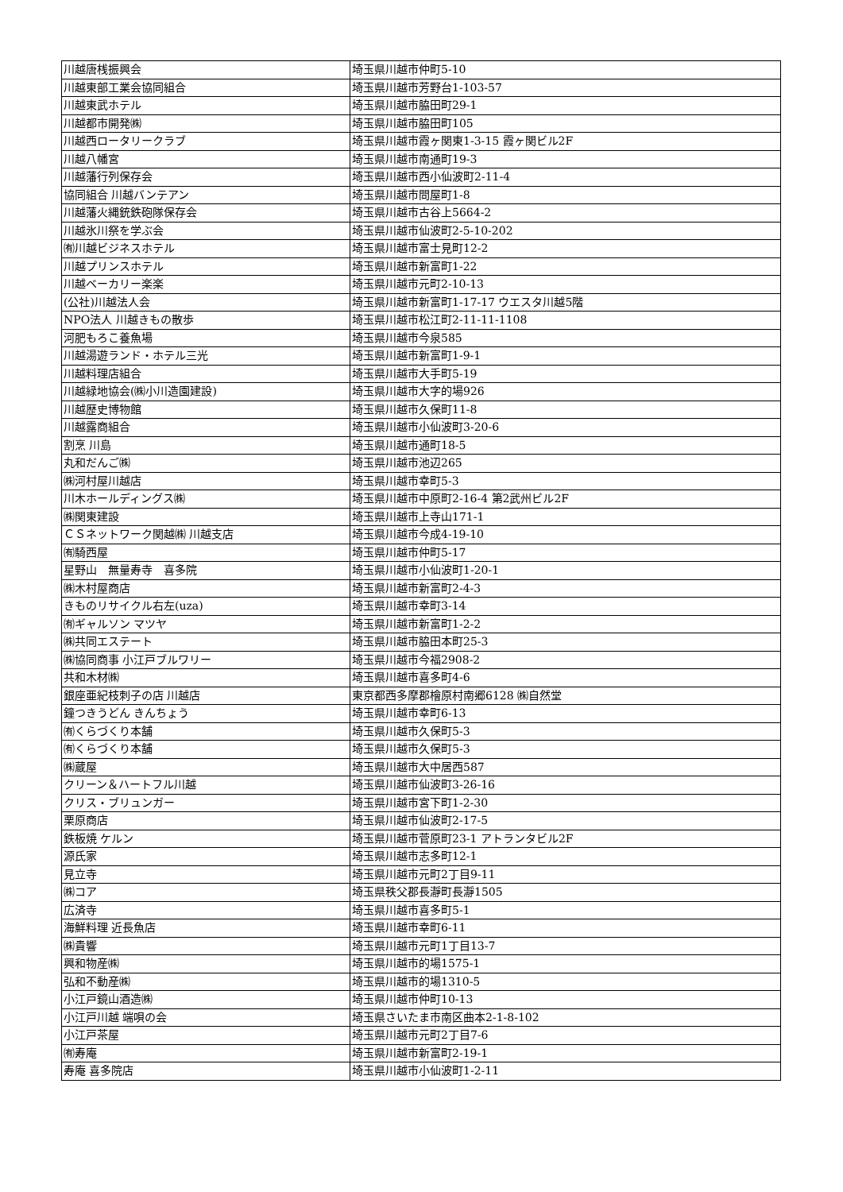| 川越唐桟振興会 | 埼玉県川越市仲町5-10 |
| 川越東部工業会協同組合 | 埼玉県川越市芳野台1-103-57 |
| 川越東武ホテル | 埼玉県川越市脇田町29-1 |
| 川越都市開発㈱ | 埼玉県川越市脇田町105 |
| 川越西ロータリークラブ | 埼玉県川越市霞ヶ関東1-3-15 霞ヶ関ビル2F |
| 川越八幡宮 | 埼玉県川越市南通町19-3 |
| 川越藩行列保存会 | 埼玉県川越市西小仙波町2-11-4 |
| 協同組合 川越バンテアン | 埼玉県川越市問屋町1-8 |
| 川越藩火縄銃鉄砲隊保存会 | 埼玉県川越市古谷上5664-2 |
| 川越氷川祭を学ぶ会 | 埼玉県川越市仙波町2-5-10-202 |
| ㈲川越ビジネスホテル | 埼玉県川越市富士見町12-2 |
| 川越プリンスホテル | 埼玉県川越市新富町1-22 |
| 川越ベーカリー楽楽 | 埼玉県川越市元町2-10-13 |
| (公社)川越法人会 | 埼玉県川越市新富町1-17-17 ウエスタ川越5階 |
| NPO法人 川越きもの散歩 | 埼玉県川越市松江町2-11-11-1108 |
| 河肥もろこ養魚場 | 埼玉県川越市今泉585 |
| 川越湯遊ランド・ホテル三光 | 埼玉県川越市新富町1-9-1 |
| 川越料理店組合 | 埼玉県川越市大手町5-19 |
| 川越緑地協会(㈱小川造園建設) | 埼玉県川越市大字的場926 |
| 川越歴史博物館 | 埼玉県川越市久保町11-8 |
| 川越露商組合 | 埼玉県川越市小仙波町3-20-6 |
| 割烹 川島 | 埼玉県川越市通町18-5 |
| 丸和だんご㈱ | 埼玉県川越市池辺265 |
| ㈱河村屋川越店 | 埼玉県川越市幸町5-3 |
| 川木ホールディングス㈱ | 埼玉県川越市中原町2-16-4 第2武州ビル2F |
| ㈱関東建設 | 埼玉県川越市上寺山171-1 |
| ＣＳネットワーク関越㈱ 川越支店 | 埼玉県川越市今成4-19-10 |
| ㈲騎西屋 | 埼玉県川越市仲町5-17 |
| 星野山 無量寿寺 喜多院 | 埼玉県川越市小仙波町1-20-1 |
| ㈱木村屋商店 | 埼玉県川越市新富町2-4-3 |
| きものリサイクル右左(uza) | 埼玉県川越市幸町3-14 |
| ㈲ギャルソン マツヤ | 埼玉県川越市新富町1-2-2 |
| ㈱共同エステート | 埼玉県川越市脇田本町25-3 |
| ㈱協同商事 小江戸ブルワリー | 埼玉県川越市今福2908-2 |
| 共和木材㈱ | 埼玉県川越市喜多町4-6 |
| 銀座亜紀枝刺子の店 川越店 | 東京都西多摩郡檜原村南郷6128 ㈱自然堂 |
| 鐘つきうどん きんちょう | 埼玉県川越市幸町6-13 |
| ㈲くらづくり本舗 | 埼玉県川越市久保町5-3 |
| ㈲くらづくり本舗 | 埼玉県川越市久保町5-3 |
| ㈱蔵屋 | 埼玉県川越市大中居西587 |
| クリーン＆ハートフル川越 | 埼玉県川越市仙波町3-26-16 |
| クリス・ブリュンガー | 埼玉県川越市宮下町1-2-30 |
| 栗原商店 | 埼玉県川越市仙波町2-17-5 |
| 鉄板焼 ケルン | 埼玉県川越市菅原町23-1 アトランタビル2F |
| 源氏家 | 埼玉県川越市志多町12-1 |
| 見立寺 | 埼玉県川越市元町2丁目9-11 |
| ㈱コア | 埼玉県秩父郡長瀞町長瀞1505 |
| 広済寺 | 埼玉県川越市喜多町5-1 |
| 海鮮料理 近長魚店 | 埼玉県川越市幸町6-11 |
| ㈱貴響 | 埼玉県川越市元町1丁目13-7 |
| 興和物産㈱ | 埼玉県川越市的場1575-1 |
| 弘和不動産㈱ | 埼玉県川越市的場1310-5 |
| 小江戸鏡山酒造㈱ | 埼玉県川越市仲町10-13 |
| 小江戸川越 端唄の会 | 埼玉県さいたま市南区曲本2-1-8-102 |
| 小江戸茶屋 | 埼玉県川越市元町2丁目7-6 |
| ㈲寿庵 | 埼玉県川越市新富町2-19-1 |
| 寿庵 喜多院店 | 埼玉県川越市小仙波町1-2-11 |